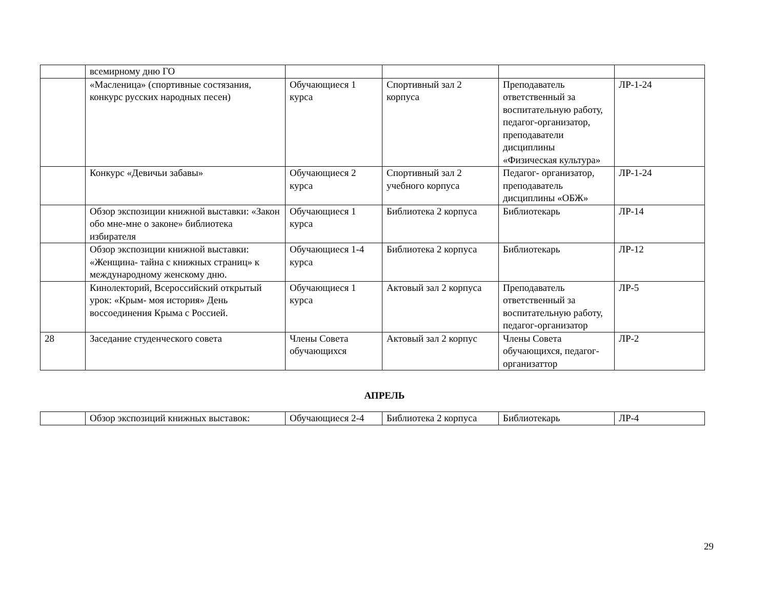| | всемирному дню ГО | | | | |
| | «Масленица» (спортивные состязания, конкурс русских народных песен) | Обучающиеся 1 курса | Спортивный зал 2 корпуса | Преподаватель ответственный за воспитательную работу, педагог-организатор, преподаватели дисциплины «Физическая культура» | ЛР-1-24 |
| | Конкурс «Девичьи забавы» | Обучающиеся 2 курса | Спортивный зал 2 учебного корпуса | Педагог- организатор, преподаватель дисциплины «ОБЖ» | ЛР-1-24 |
| | Обзор экспозиции книжной выставки: «Закон обо мне-мне о законе» библиотека избирателя | Обучающиеся 1 курса | Библиотека 2 корпуса | Библиотекарь | ЛР-14 |
| | Обзор экспозиции книжной выставки: «Женщина- тайна с книжных страниц» к международному женскому дню. | Обучающиеся 1-4 курса | Библиотека 2 корпуса | Библиотекарь | ЛР-12 |
| | Кинолекторий, Всероссийский открытый урок: «Крым- моя история» День воссоединения Крыма с Россией. | Обучающиеся 1 курса | Актовый зал 2 корпуса | Преподаватель ответственный за воспитательную работу, педагог-организатор | ЛР-5 |
| 28 | Заседание студенческого совета | Члены Совета обучающихся | Актовый зал 2 корпус | Члены Совета обучающихся, педагог-организаттор | ЛР-2 |
АПРЕЛЬ
| | Обзор экспозиций книжных выставок: | Обучающиеся 2-4 | Библиотека 2 корпуса | Библиотекарь | ЛР-4 |
29